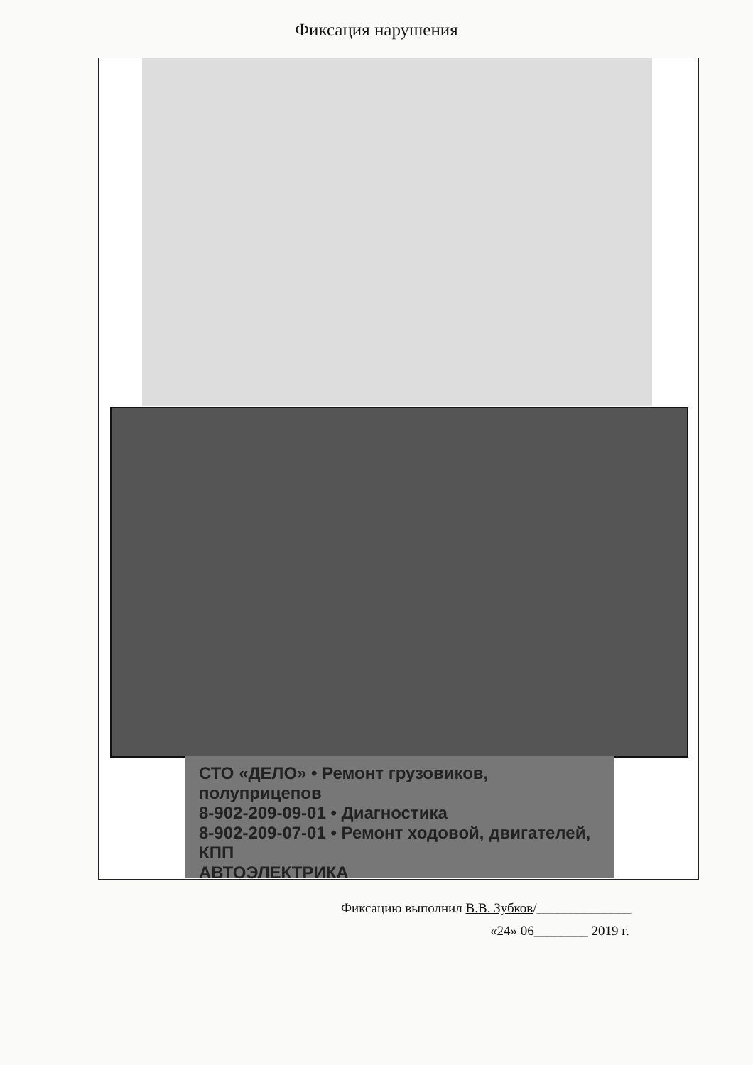Фиксация нарушения
СТО «ДЕЛО» • Ремонт грузовиков, полуприцепов
8-902-209-09-01 • Диагностика
8-902-209-07-01 • Ремонт ходовой, двигателей, КПП
АВТОЭЛЕКТРИКА
Фиксацию выполнил В.В. Зубков/______________
«24» 06________ 2019 г.